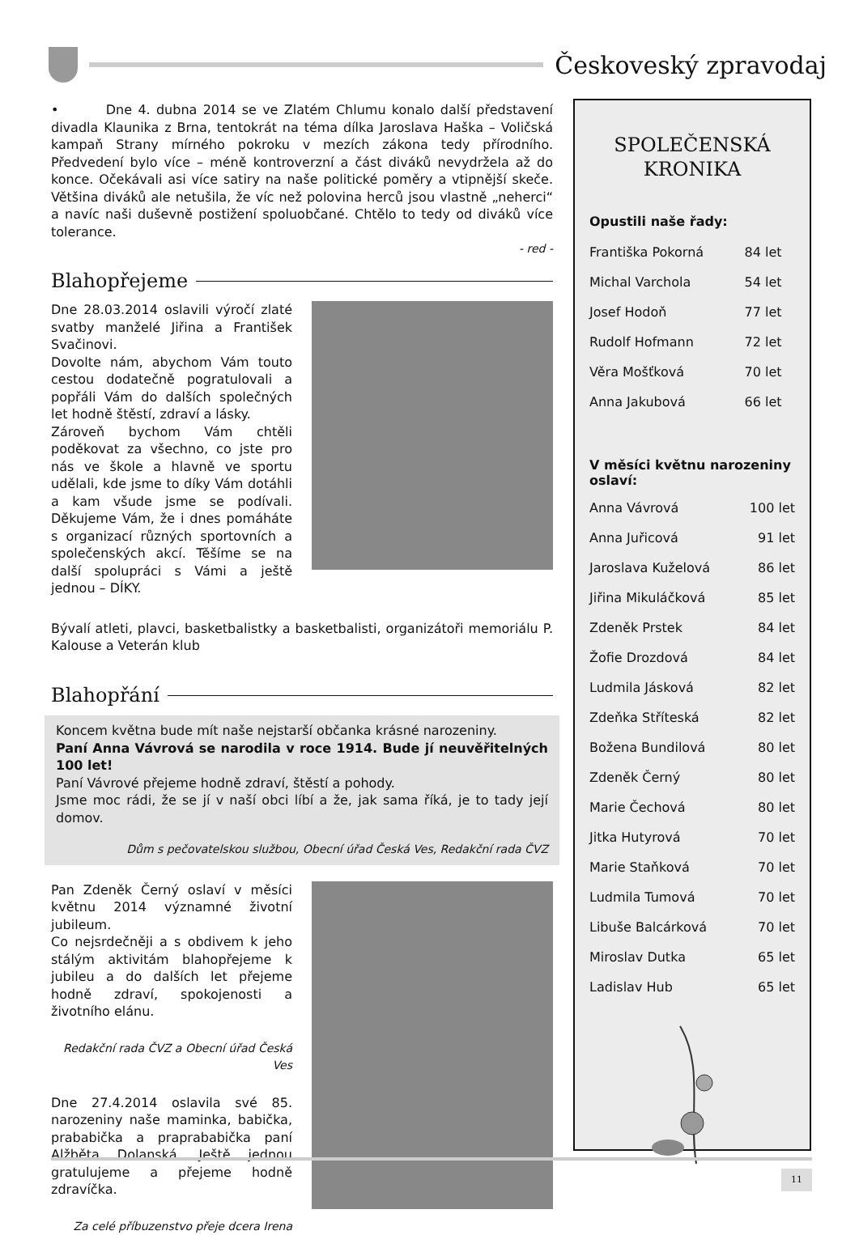Českoveský zpravodaj
• Dne 4. dubna 2014 se ve Zlatém Chlumu konalo další představení divadla Klaunika z Brna, tentokrát na téma dílka Jaroslava Haška – Voličská kampaň Strany mírného pokroku v mezích zákona tedy přírodního. Předvedení bylo více – méně kontroverzní a část diváků nevydržela až do konce. Očekávali asi více satiry na naše politické poměry a vtipnější skeče. Většina diváků ale netušila, že víc než polovina herců jsou vlastně „neherci“ a navíc naši duševně postižení spoluobčané. Chtělo to tedy od diváků více tolerance.
- red -
Blahopřejeme
Dne 28.03.2014 oslavili výročí zlaté svatby manželé Jiřina a František Svačinovi.
Dovolte nám, abychom Vám touto cestou dodatečně pogratulovali a popřáli Vám do dalších společných let hodně štěstí, zdraví a lásky.
Zároveň bychom Vám chtěli poděkovat za všechno, co jste pro nás ve škole a hlavně ve sportu udělali, kde jsme to díky Vám dotáhli a kam všude jsme se podívali. Děkujeme Vám, že i dnes pomáháte s organizací různých sportovních a společenských akcí. Těšíme se na další spolupráci s Vámi a ještě jednou – DÍKY.
Bývalí atleti, plavci, basketbalistky a basketbalisti, organizátoři memoriálu P. Kalouse a Veterán klub
Blahopřání
Koncem května bude mít naše nejstarší občanka krásné narozeniny.
Paní Anna Vávrová se narodila v roce 1914. Bude jí neuvěřitelných 100 let!
Paní Vávrové přejeme hodně zdraví, štěstí a pohody.
Jsme moc rádi, že se jí v naší obci líbí a že, jak sama říká, je to tady její domov.
Dům s pečovatelskou službou, Obecní úřad Česká Ves, Redakční rada ČVZ
Pan Zdeněk Černý oslaví v měsíci květnu 2014 významné životní jubileum.
Co nejsrdečněji a s obdivem k jeho stálým aktivitám blahopřejeme k jubileu a do dalších let přejeme hodně zdraví, spokojenosti a životního elánu.
Redakční rada ČVZ a Obecní úřad Česká Ves
Dne 27.4.2014 oslavila své 85. narozeniny naše maminka, babička, prababička a praprababička paní Alžběta Dolanská. Ještě jednou gratulujeme a přejeme hodně zdravíčka.
Za celé příbuzenstvo přeje dcera Irena
SPOLEČENSKÁ
KRONIKA
Opustili naše řady:
| Františka Pokorná | 84 let |
| Michal Varchola | 54 let |
| Josef Hodoň | 77 let |
| Rudolf Hofmann | 72 let |
| Věra Mošťková | 70 let |
| Anna Jakubová | 66 let |
V měsíci květnu narozeniny oslaví:
| Anna Vávrová | 100 let |
| Anna Juřicová | 91 let |
| Jaroslava Kuželová | 86 let |
| Jiřina Mikuláčková | 85 let |
| Zdeněk Prstek | 84 let |
| Žofie Drozdová | 84 let |
| Ludmila Jásková | 82 let |
| Zdeňka Stříteská | 82 let |
| Božena Bundilová | 80 let |
| Zdeněk Černý | 80 let |
| Marie Čechová | 80 let |
| Jitka Hutyrová | 70 let |
| Marie Staňková | 70 let |
| Ludmila Tumová | 70 let |
| Libuše Balcárková | 70 let |
| Miroslav Dutka | 65 let |
| Ladislav Hub | 65 let |
11